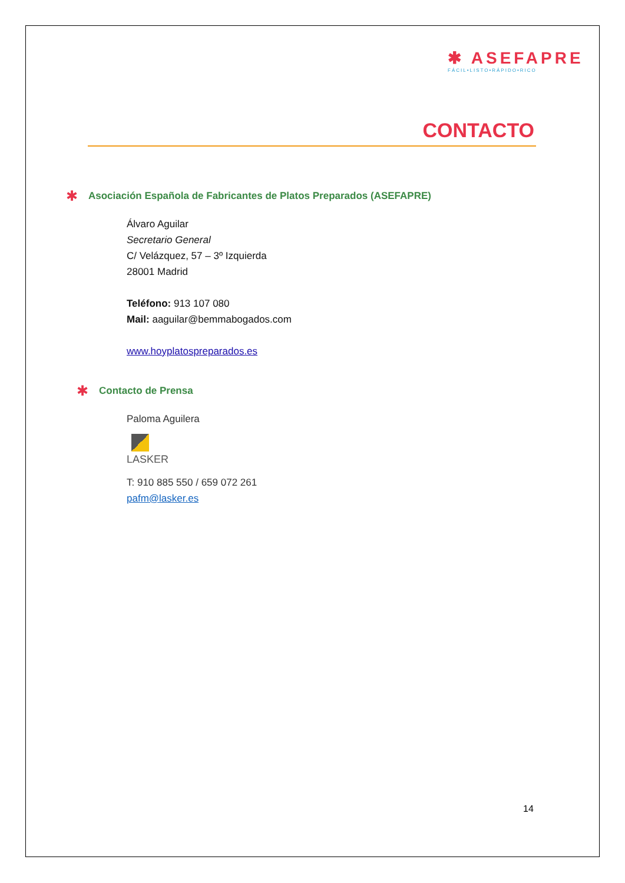✱ ASEFAPRE
FÁCIL•LISTO•RÁPIDO•RICO
CONTACTO
✱
Asociación Española de Fabricantes de Platos Preparados (ASEFAPRE)
Álvaro Aguilar
Secretario General
C/ Velázquez, 57 – 3º Izquierda
28001 Madrid
Teléfono: 913 107 080
Mail: aaguilar@bemmabogados.com
www.hoyplatospreparados.es
✱
Contacto de Prensa
Paloma Aguilera
LASKER
T: 910 885 550 / 659 072 261
pafm@lasker.es
14